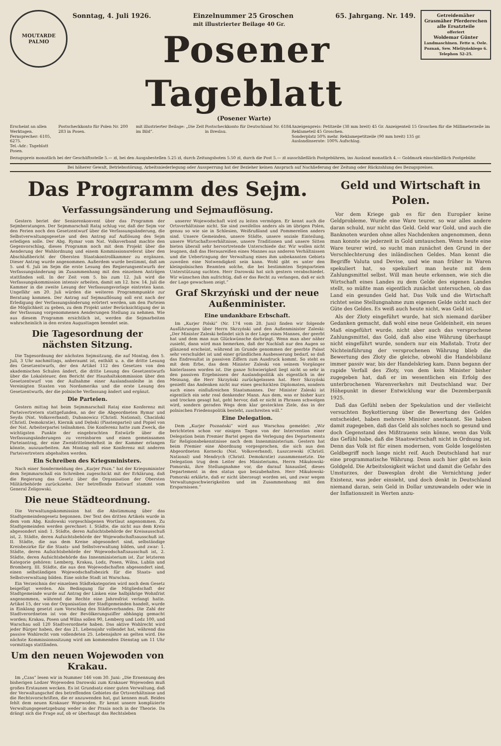MOUTARDE PALMO
Sonntag, 4. Juli 1926. Einzelnummer 25 Groschen
mit illustrierter Beilage 40 Gr. 65. Jahrgang. Nr. 149.
Posener Tageblatt
(Posener Warte)
Getreidemäher Grasmäher Pferderechen alle Ersatzteile
offeriert
Woldemar Günter
Landmaschinen. Fette u. Oele. Poznań, Sew. Mielżyńskiego 6. Telephon 52-25.
Erscheint an allen Werktagen.
Fernsprecher: 6105, 6275.
Tel.-Adr.: Tageblatt Posen. Postscheckkonto für Polen Nr. 200 283 in Posen. mit illustrierter Beilage: „Die Zeit im Bild“. Postscheckkonto für Deutschland Nr. 6184 in Breslau. Anzeigenpreis: Petitzeile (38 mm breit) 45 Gr. Anzeigenteil 15 Groschen für die Millimeterzeile im Reklameteil 45 Groschen.
Sonderplatz 50% mehr. Reklamepetitzeile (90 mm breit) 135 gr.
Auslandinserate: 100% Aufschlag.
Bezugspreis monatlich bei der Geschäftsstelle 5.— zł, bei den Ausgabestellen 5.25 zł, durch Zeitungsboten 5.50 zł, durch die Post 5.— zł ausschließlich Postgebühren, ins Ausland monatlich 4.— Goldmark einschließlich Postgebühr.
Bei höherer Gewalt, Betriebsstörung, Arbeitsniederlegung oder Aussperrung hat der Bezieher keinen Anspruch auf Nachlieferung der Zeitung oder Rückzahlung des Bezugspreises.
Das Programm des Sejm.
Verfassungsänderung und Sejmauflösung.
Gestern beriet der Seniorenkonvent über das Programm der Sejmberatungen. Der Sejmmarschall Rataj schlug vor, daß der Sejm vor den Ferien noch den Gesetzentwurf über die Verfassungsänderung, die Selbstverwaltungsgesetze und den Antrag auf Auflösung des Sejm erledigen solle. Der Abg. Rymar vom Nat. Volksverband machte den Gegenvorschlag, dieses Programm noch mit dem Projekt über die Aenderung der Wahlordnung und einem Kommissionsreferat über den Abschlußbericht der Obersten Staatskontrollkammer zu ergänzen. Dieser Antrag wurde angenommen. Außerdem wurde bestimmt, daß am 5. und 6. Juli im Sejm die erste Lesung des Regierungsentwurfs der Verfassungsänderung im Zusammenhang mit den einzelnen Anträgen stattfinden soll. In der Zeit vom 5. bis zum 12. Juli wird die Verfassungskommission intensiv arbeiten, damit am 12. bzw. 14. Juli die Kammer in die zweite Lesung der Verfassungsvorlage eintreten kann. Ungefähr am 20. Juli würden die weiteren Programmpunkte zur Beratung kommen. Der Antrag auf Sejmauflösung soll erst nach der Erledigung der Verfassungsänderung erörtert werden, um den Parteien die Möglichkeit zu geben, zu dem Projekt unter Berücksichtigung der in der Verfassung vorgenommenen Aenderungen Stellung zu nehmen. Wie aus diesem Programm ersichtlich ist, werden die Sejmarbeiten wahrscheinlich in den ersten Augusttagen beendet sein.
Die Tagesordnung der nächsten Sitzung.
Die Tagesordnung der nächsten Sejmsitzung, die auf Montag, den 5. Juli, 3 Uhr nachmittags, anberaumt ist, enthält u. a. die dritte Lesung des Gesetzentwurfs, der den Artikel 112 des Gesetzes von den akademischen Schulen ändert, die dritte Lesung des Gesetzentwurfs über die Lokalsteuer, den Bericht der Haushaltskommission über den Gesetzentwurf von der Aufnahme einer Auslandsanleihe in den Vereinigten Staaten von Nordamerika und die erste Lesung des Gesetzentwurfs, der die polnische Verfassung ändert und ergänzt.
Die Parteien.
Gestern mittag hat beim Sejmmarschall Rataj eine Konferenz mit Parteivertretern stattgefunden, an der die Abgeordneten Rymar und Seyda (Nat. Volksverband), Dubanowicz (Christl. National), Chaciński (Christl. Demokratie), Kiernik und Dębski (Piastenpartei) und Popiel von der Nat. Arbeiterpartei teilnahmen. Die Konferenz hatte zum Zweck, die wichtigsten Punkte der eingebrachten Entwürfe über die Verfassungsänderungen zu vereinbaren und einen gemeinsamen Parteiantrag, der eine Zweidrittelmehrheit in der Kammer erlangen könnte, auszuarbeiten. Am Montag soll eine Konferenz mit anderen Parteivertretern abgehalten werden.
Ein Schreiben des Kriegsministers.
Nach einer Sondermeldung des „Kurjer Pozn.“ hat der Kriegsminister dem Sejmmarschall ein Schreiben zugeschickt mit der Erklärung, daß die Regierung das Gesetz über die Organisation der Obersten Militärbehörde zurückziehe. Der betreffende Entwurf stammt vom General Żeligowski.
Die neue Städteordnung.
Die Verwaltungskommission hat die Abstimmung über das Stadtgemeindengesetz begonnen. Der Text des dritten Artikels wurde in dem vom Abg. Kozłowski vorgeschlagenen Wortlaut angenommen. Zu Stadtgemeinden werden gerechnet: I. Städte, die nicht aus dem Kreis abgesondert sind: 1. Städte, deren Aufsichtsbehörde der Kreisausschuß ist, 2. Städte, deren Aufsichtsbehörde der Wojewodschaftsausschuß ist. II. Städte, die aus dem Kreise abgesondert sind, selbständige Kreisbezirke für die Staats- und Selbstverwaltung bilden, und zwar: 1. Städte, deren Aufsichtsbehörde der Wojewodschaftsausschuß ist, 2. Städte, deren Aufsichtsbehörde das Innenministerium ist. Zur letzteren Kategorie gehören: Lemberg, Krakau, Lodz, Posen, Wilna, Lublin und Bromberg. III. Städte, die aus den Wojewodschaften abgesondert sind, einen selbständigen Wojewodschaftsbezirk für die Staats- und Selbstverwaltung bilden. Eine solche Stadt ist Warschau.
Ein Verzeichnis der einzelnen Städtekategorien wird noch dem Gesetz beigefügt werden. Als Bedingung für die Mitgliedschaft der Stadtgemeinde wurde auf Antrag der Linken eine halbjährige Wohnfrist angenommen, während die Rechte eine Jahresfrist verlangt hatte. Artikel 15, der von der Organisation der Stadtgemeinden handelt, wurde in Einklang gesetzt zum Vorschlag des Städteverbandes. Die Zahl der Stadtverordneten ist von der Bevölkerungsziffer abhängig gemacht worden; Krakau, Posen und Wilna sollen 90, Lemberg und Lodz 100, und Warschau soll 120 Stadtverordnete haben. Das aktive Wahlrecht wird jeder Bürger haben, der das 21. Lebensjahr vollendet hat, während das passive Wahlrecht vom vollendeten 25. Lebensjahre an gelten wird. Die nächste Kommissionssitzung wird am kommenden Dienstag um 11 Uhr vormittags stattfinden.
Um den neuen Wojewoden von Krakau.
Im „Czas“ lesen wir in Nummer 146 vom 30. Juni: „Die Ernennung des bisherigen Lodzer Wojewoden Darowski zum Krakauer Wojewoden muß großes Erstaunen wecken. Es ist Grundsatz einer guten Verwaltung, daß der Verwaltungschef des betreffenden Gebietes die Ortsverhältnisse und die Rechtsvorschriften, die er anzuwenden hat, gut kennen muß. Beides fehlt dem neuen Krakauer Wojewoden. Er kennt unsere komplizierte Verwaltungsgesetzgebung weder in der Praxis noch in der Theorie. Da drängt sich die Frage auf, ob er überhaupt das Rechtsleben
unserer Wojewodschaft wird zu leiten vermögen. Er kennt auch die Ortsverhältnisse nicht. Sie sind zweifellos anders als im übrigen Polen, genau so wie sie in Schlesien, Weißrußland und Pommerellen anders sind. Unsere Gemeinden, unsere Städte, unsere soziale Einteilung, unsere Wirtschaftsverhältnisse, unsere Traditionen und unsere Sitten bieten überall sehr hervortretende Unterschiede dar. Wir wollen nicht leugnen, daß das Herausreißen eines Mannes aus anderen Verhältnissen und die Uebertragung der Verwaltung eines ihm unbekannten Gebiets zuweilen eine Notwendigkeit sein kann. Wohl gibt es unter den kleinpolnischen Beamten solche, die bei bestimmten Sejmparteien Unterstützung suchten. Herr Darowski hat sich gestern verabschiedet. Wir wünschen ihm aufrichtig, daß er das Recht zu verlangen, daß er sich der Lage gewachsen zeigt.“
Graf Skrzyński und der neue Außenminister.
Eine undankbare Erbschaft.
Im „Kurjer Polski“ (Nr. 174 vom 28. Juni) finden wir folgende Ausführungen über Herrn Skrzyński und den Außenminister Zaleski: „Der Minister Zaleski befindet sich in der Lage eines Mannes, der geerbt hat und dem man nun Glückwünsche darbringt. Wenn man aber näher zusieht, dann wird man bemerken, daß der Nachlaß nur den Augen so glänzend erscheint, während im Grunde genommen der geerbte Palast sehr verschuldet ist und einer gründlichen Ausbesserung bedarf, so daß das Endresultat in passiven Ziffern zum Ausdruck kommt. So steht es mit dem Erbe, das dem Minister Zaleski von seinem Vorgänger hinterlassen worden ist. Die ganze Schwierigkeit liegt nicht so sehr in den passiven Ergebnissen der Auslandspolitik als eigentlich in der Meinung, die Herr Skrzyński zurückgelassen hat. Herr Skrzyński genießt das Andenken nicht nur eines geschickten Diplomaten, sondern auch eines einflußreichen Staatsmannes. Der Minister Zaleski ist eigentlich ein sehr real denkender Mann. Aus dem, was er bisher kurz und trocken gesagt hat, geht hervor, daß er nicht in Phrasen schwelgen wird, sondern geraden Wegs dem klar gesteckten Ziele, das in der polnischen Friedenspolitik besteht, zuschreiten will.“
Eine Delegation.
Dem „Kurjer Poznański“ wird aus Warschau gemeldet: „Wir berichteten schon vor einigen Tagen von der Intervention einer Delegation beim Premier Bartel gegen die Verlegung des Departements für Religionsbekenntnisse nach dem Innenministerium. Gestern hat beim Premier eine Abordnung vorgesprochen, die sich aus den Abgeordneten Korneckı (Nat. Volksverband), Łuszczewski (Christl. National) und Mendrych (Christl. Demokratie) zusammensetzte. Die Delegation trug dem Leiter des Ministeriums, Herrn Mikułowski-Pomorski, ihre Stellungnahme vor, die darauf hinauslief, dieses Departement in den status quo beizubehalten. Herr Mikułowski-Pomorski erklärte, daß er nicht überzeugt worden sei, und zwar wegen Verwaltungsschwierigkeiten und im Zusammenhang mit den Ersparnissen.“
Geld und Wirtschaft in Polen.
Vor dem Kriege gab es für den Europäer keine Geldprobleme. Wurde eine Ware teurer, so war alles andere daran schuld, nur nicht das Geld. Geld war Gold, und auch die Banknoten wurden ohne alles Nachdenken angenommen, denn man konnte sie jederzeit in Gold umtauschen. Wenn heute eine Ware teurer wird, so sucht man zunächst den Grund in der Verschlechterung des inländischen Geldes. Man kennt die Begriffe Valuta und Devise, und wie man früher in Waren spekuliert hat, so spekuliert man heute mit dem Zahlungsmittel selbst. Will man heute erkennen, wie sich die Wirtschaft eines Landes zu dem Gelde des eigenen Landes stellt, so müßte man eigentlich zunächst untersuchen, ob das Land ein gesundes Geld hat. Das Volk und die Wirtschaft richtet seine Stellungnahme zum eigenen Gelde nicht nach der Güte des Geldes. Es weiß auch heute nicht, was Geld ist.
Als der Złoty eingeführt wurde, hat sich niemand darüber Gedanken gemacht, daß wohl eine neue Geldeinheit, ein neues Maß eingeführt wurde, nicht aber auch das versprochene Zahlungsmittel, das Gold, daß also eine Währung überhaupt nicht eingeführt wurde, sondern nur ein Maßstab. Trotz der Nichteinführung der versprochenen Währung blieb die Bewertung des Złoty die gleiche, obwohl die Handelsbilanz immer passiv war, bis der Handelskrieg kam. Dann begann der rapide Verfall des Złoty, von dem kein Minister bisher zugegeben hat, daß er im wesentlichen ein Erfolg des unterbrochenen Warenverkehrs mit Deutschland war. Der Höhepunkt in dieser Entwicklung war die Dezemberpanik 1925.
Daß das Gefühl neben der Spekulation und der vielleicht versuchten Boykottierung über die Bewertung des Geldes entscheidet, haben mehrere Minister anerkannt. Sie haben damit zugegeben, daß das Geld als solches noch so gesund und doch Gegenstand des Mißtrauens sein könne, wenn das Volk das Gefühl habe, daß die Staatswirtschaft nicht in Ordnung ist. Denn das Volk ist für einen modernen, vom Golde losgelösten Geldbegriff noch lange nicht reif. Auch Deutschland hat nur eine programmatische Währung. Denn auch hier gibt es kein Goldgeld. Die Arbeitslosigkeit wächst und damit die Gefahr des Umsturzes, der Dawesplan droht die Vernichtung jeder Existenz, was jeder einsieht, und doch denkt in Deutschland niemand daran, sein Geld in Dollar umzuwandeln oder wie in der Inflationszeit in Werten anzu-